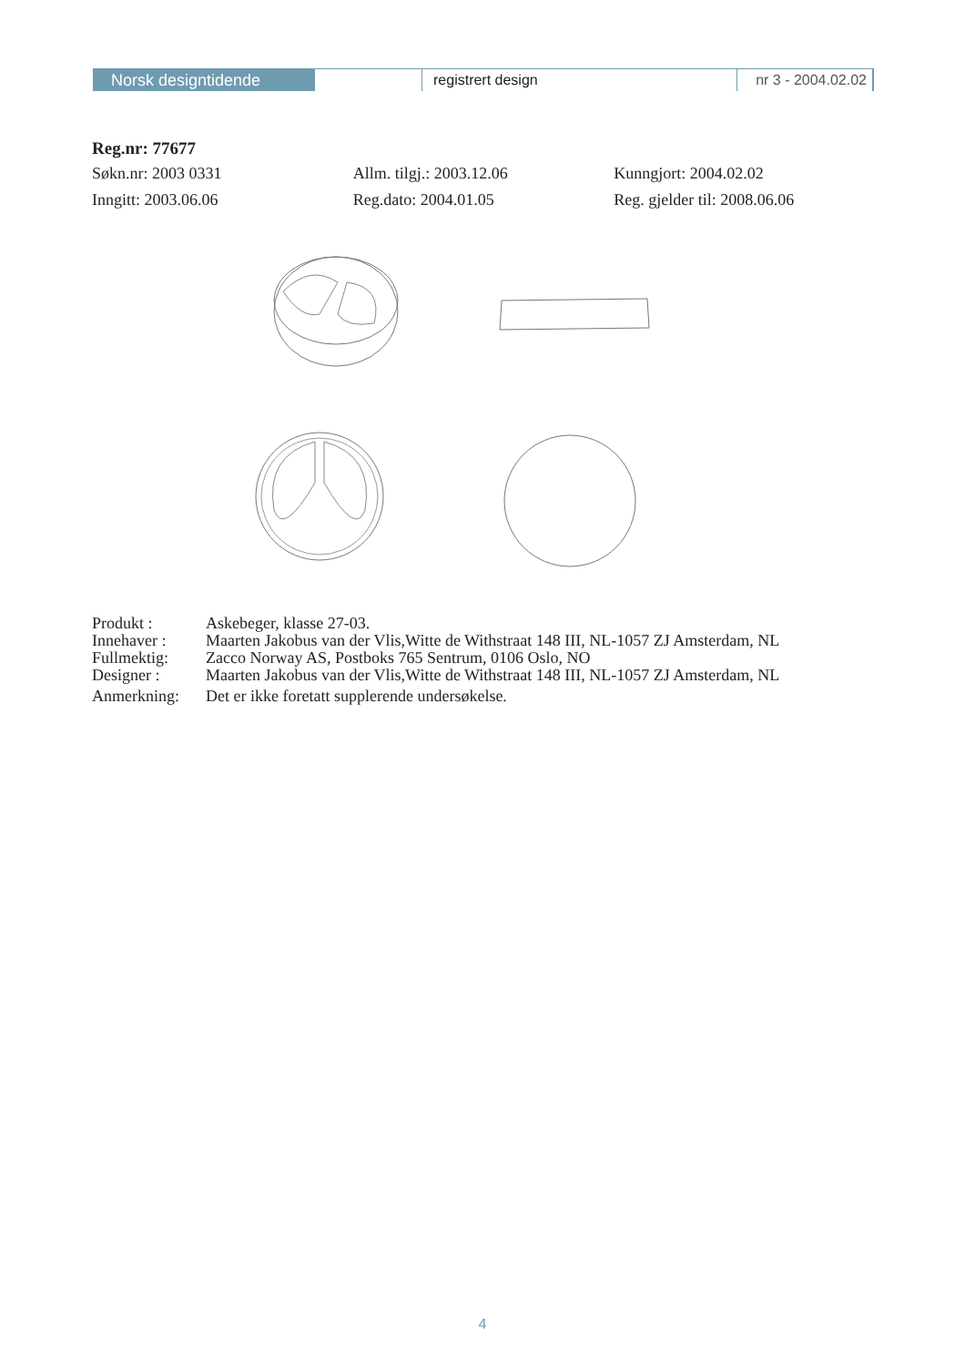Norsk designtidende registrert design nr 3 - 2004.02.02
Reg.nr: 77677
Søkn.nr: 2003 0331 Allm. tilgj.: 2003.12.06 Kunngjort: 2004.02.02
Inngitt: 2003.06.06 Reg.dato: 2004.01.05 Reg. gjelder til: 2008.06.06
Produkt : Askebeger, klasse 27-03.
Innehaver : Maarten Jakobus van der Vlis,Witte de Withstraat 148 III, NL-1057 ZJ Amsterdam, NL
Fullmektig: Zacco Norway AS, Postboks 765 Sentrum, 0106 Oslo, NO
Designer : Maarten Jakobus van der Vlis,Witte de Withstraat 148 III, NL-1057 ZJ Amsterdam, NL
Anmerkning: Det er ikke foretatt supplerende undersøkelse.
4